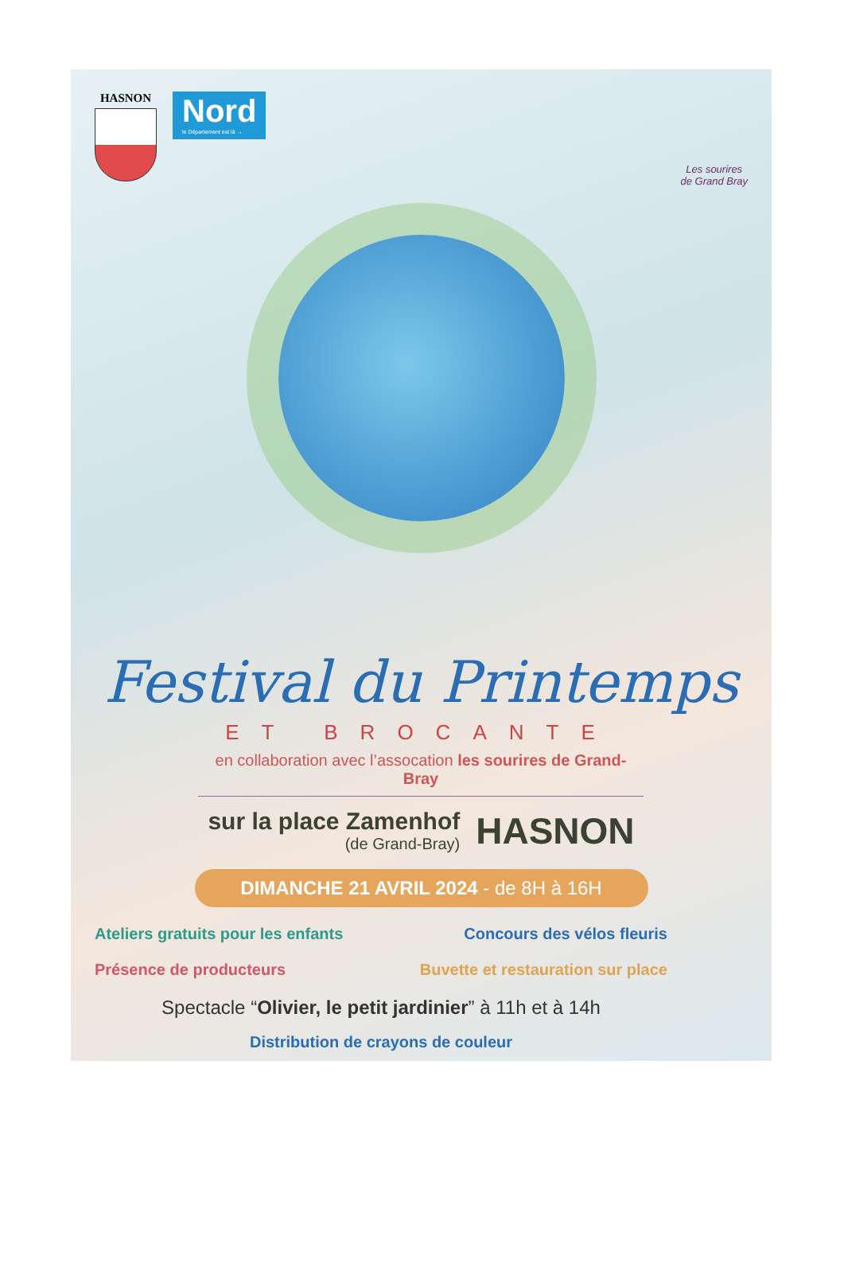HASNON
Nord
le Département est là →
Les sourires
de Grand Bray
Festival du Printemps
ET BROCANTE
en collaboration avec l’assocation les sourires de Grand-Bray
sur la place Zamenhof
(de Grand-Bray)
HASNON
DIMANCHE 21 AVRIL 2024 - de 8H à 16H
Ateliers gratuits pour les enfants Concours des vélos fleuris
Présence de producteurs Buvette et restauration sur place
Spectacle “Olivier, le petit jardinier” à 11h et à 14h
Distribution de crayons de couleur